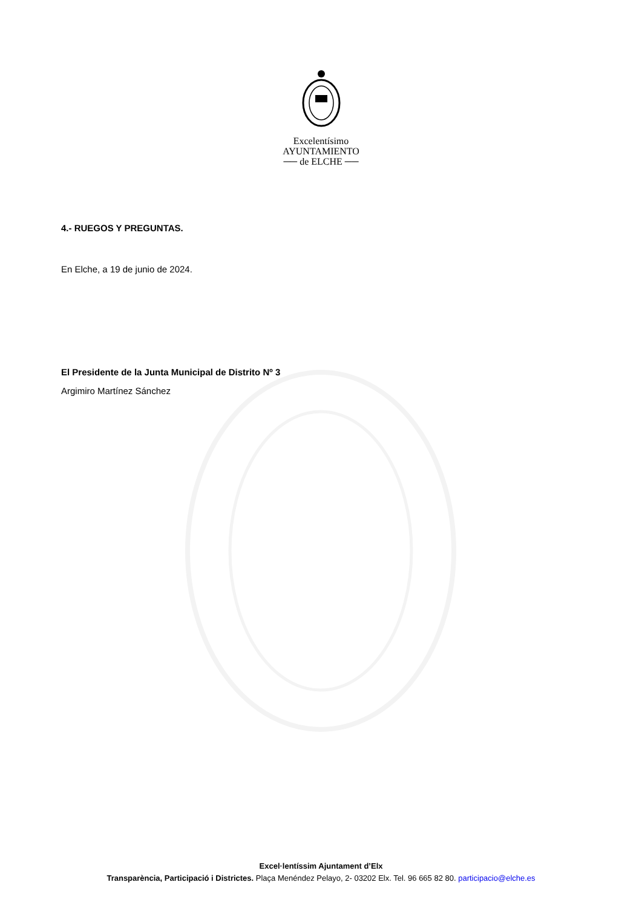Excelentísimo
AYUNTAMIENTO
── de ELCHE ──
4.- RUEGOS Y PREGUNTAS.
En Elche, a 19 de junio de 2024.
El Presidente de la Junta Municipal de Distrito Nº 3
Argimiro Martínez Sánchez
Excel·lentíssim Ajuntament d’Elx
Transparència, Participació i Districtes. Plaça Menéndez Pelayo, 2- 03202 Elx. Tel. 96 665 82 80. participacio@elche.es